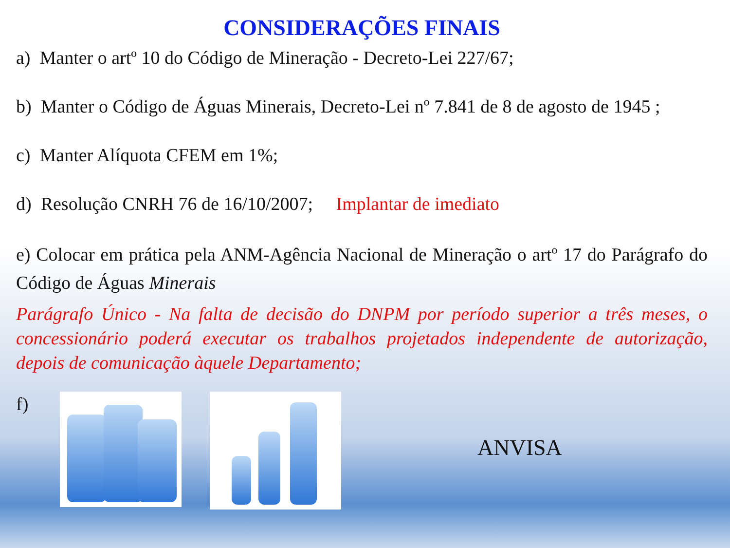CONSIDERAÇÕES FINAIS
a) Manter o artº 10 do Código de Mineração - Decreto-Lei 227/67;
b) Manter o Código de Águas Minerais, Decreto-Lei nº 7.841 de 8 de agosto de 1945 ;
c) Manter Alíquota CFEM em 1%;
d) Resolução CNRH 76 de 16/10/2007; Implantar de imediato
e) Colocar em prática pela ANM-Agência Nacional de Mineração o artº 17 do Parágrafo do Código de Águas Minerais
Parágrafo Único - Na falta de decisão do DNPM por período superior a três meses, o concessionário poderá executar os trabalhos projetados independente de autorização, depois de comunicação àquele Departamento;
f)
ANVISA